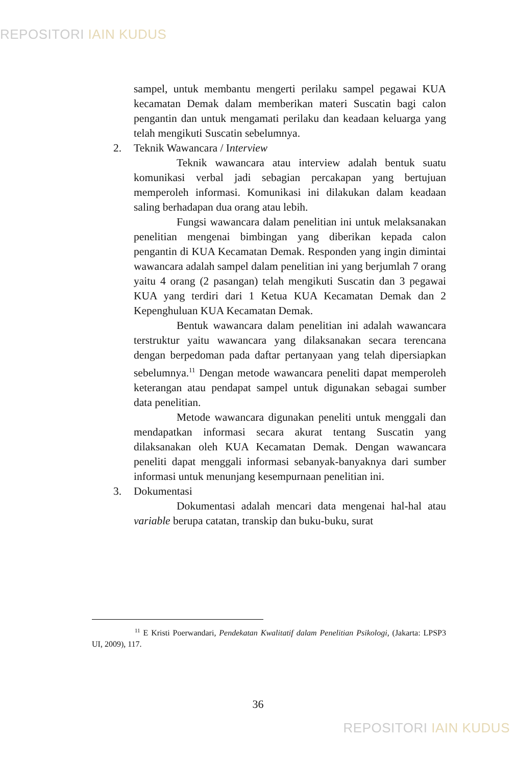REPOSITORI IAIN KUDUS
sampel, untuk membantu mengerti perilaku sampel pegawai KUA kecamatan Demak dalam memberikan materi Suscatin bagi calon pengantin dan untuk mengamati perilaku dan keadaan keluarga yang telah mengikuti Suscatin sebelumnya.
2. Teknik Wawancara / Interview
Teknik wawancara atau interview adalah bentuk suatu komunikasi verbal jadi sebagian percakapan yang bertujuan memperoleh informasi. Komunikasi ini dilakukan dalam keadaan saling berhadapan dua orang atau lebih.
Fungsi wawancara dalam penelitian ini untuk melaksanakan penelitian mengenai bimbingan yang diberikan kepada calon pengantin di KUA Kecamatan Demak. Responden yang ingin dimintai wawancara adalah sampel dalam penelitian ini yang berjumlah 7 orang yaitu 4 orang (2 pasangan) telah mengikuti Suscatin dan 3 pegawai KUA yang terdiri dari 1 Ketua KUA Kecamatan Demak dan 2 Kepenghuluan KUA Kecamatan Demak.
Bentuk wawancara dalam penelitian ini adalah wawancara terstruktur yaitu wawancara yang dilaksanakan secara terencana dengan berpedoman pada daftar pertanyaan yang telah dipersiapkan sebelumnya.<sup>11</sup> Dengan metode wawancara peneliti dapat memperoleh keterangan atau pendapat sampel untuk digunakan sebagai sumber data penelitian.
Metode wawancara digunakan peneliti untuk menggali dan mendapatkan informasi secara akurat tentang Suscatin yang dilaksanakan oleh KUA Kecamatan Demak. Dengan wawancara peneliti dapat menggali informasi sebanyak-banyaknya dari sumber informasi untuk menunjang kesempurnaan penelitian ini.
3. Dokumentasi
Dokumentasi adalah mencari data mengenai hal-hal atau variable berupa catatan, transkip dan buku-buku, surat
<sup>11</sup> E Kristi Poerwandari, Pendekatan Kwalitatif dalam Penelitian Psikologi, (Jakarta: LPSP3 UI, 2009), 117.
36
REPOSITORI IAIN KUDUS